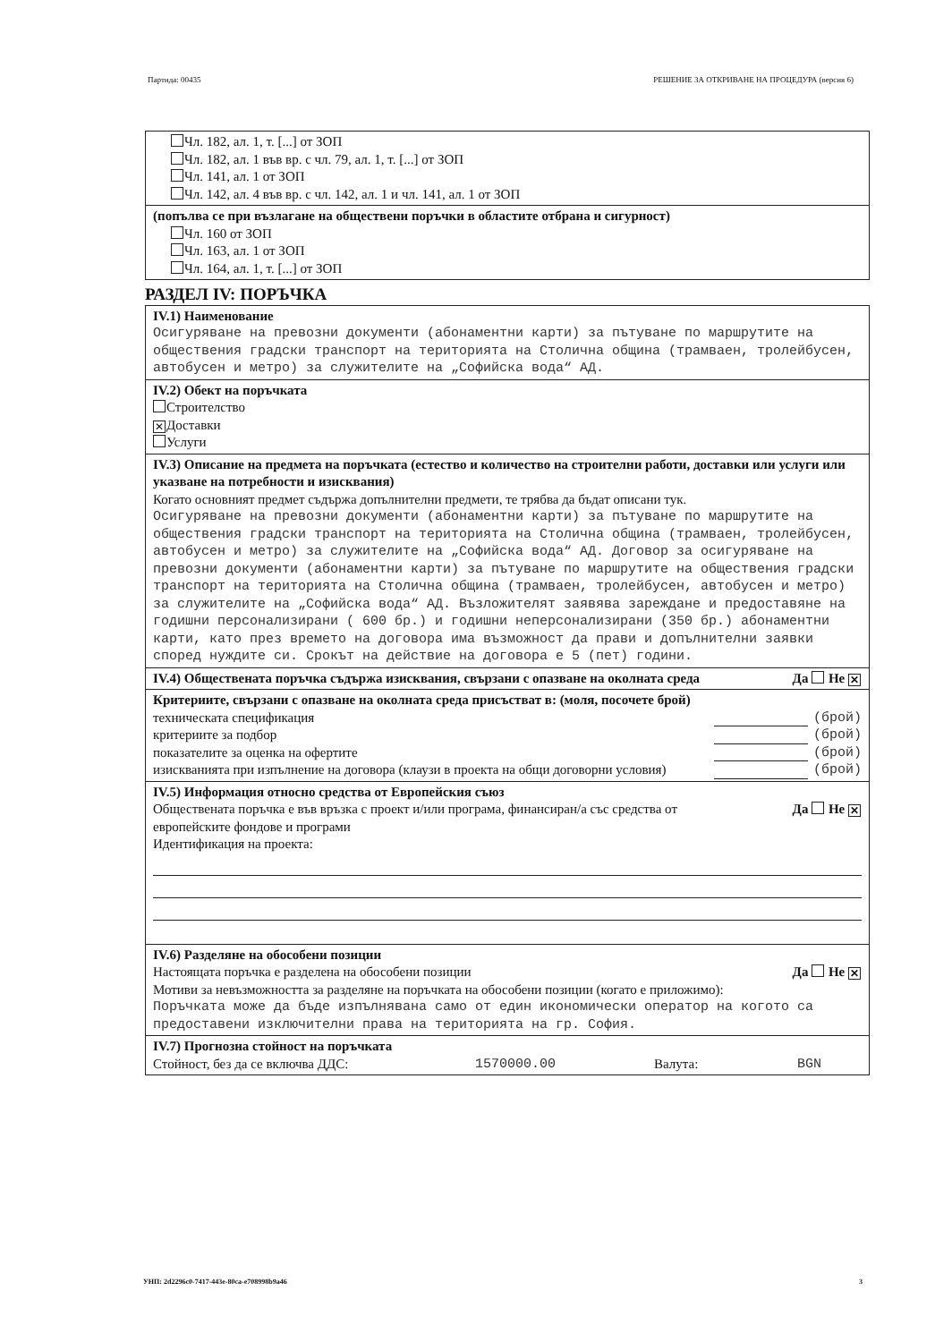Партида: 00435 РЕШЕНИЕ ЗА ОТКРИВАНЕ НА ПРОЦЕДУРА (версия 6)
Чл. 182, ал. 1, т. [...] от ЗОП
Чл. 182, ал. 1 във вр. с чл. 79, ал. 1, т. [...] от ЗОП
Чл. 141, ал. 1 от ЗОП
Чл. 142, ал. 4 във вр. с чл. 142, ал. 1 и чл. 141, ал. 1 от ЗОП
(попълва се при възлагане на обществени поръчки в областите отбрана и сигурност)
Чл. 160 от ЗОП
Чл. 163, ал. 1 от ЗОП
Чл. 164, ал. 1, т. [...] от ЗОП
РАЗДЕЛ IV: ПОРЪЧКА
IV.1) Наименование
Осигуряване на превозни документи (абонаментни карти) за пътуване по маршрутите на обществения градски транспорт на територията на Столична община (трамваен, тролейбусен, автобусен и метро) за служителите на „Софийска вода“ АД.
IV.2) Обект на поръчката
Строителство
✕ Доставки
Услуги
IV.3) Описание на предмета на поръчката (естество и количество на строителни работи, доставки или услуги или указване на потребности и изисквания)
Когато основният предмет съдържа допълнителни предмети, те трябва да бъдат описани тук.
Осигуряване на превозни документи (абонаментни карти) за пътуване по маршрутите на обществения градски транспорт на територията на Столична община (трамваен, тролейбусен, автобусен и метро) за служителите на „Софийска вода“ АД. Договор за осигуряване на превозни документи (абонаментни карти) за пътуване по маршрутите на обществения градски транспорт на територията на Столична община (трамваен, тролейбусен, автобусен и метро) за служителите на „Софийска вода“ АД. Възложителят заявява зареждане и предоставяне на годишни персонализирани ( 600 бр.) и годишни неперсонализирани (350 бр.) абонаментни карти, като през времето на договора има възможност да прави и допълнителни заявки според нуждите си. Срокът на действие на договора е 5 (пет) години.
IV.4) Обществената поръчка съдържа изисквания, свързани с опазване на околната среда Да Не ✕
Критериите, свързани с опазване на околната среда присъстват в: (моля, посочете брой)
техническата спецификация (брой)
критериите за подбор (брой)
показателите за оценка на офертите (брой)
изискванията при изпълнение на договора (клаузи в проекта на общи договорни условия) (брой)
IV.5) Информация относно средства от Европейския съюз
Обществената поръчка е във връзка с проект и/или програма, финансиран/а със средства от европейските фондове и програми Да Не ✕
Идентификация на проекта:
IV.6) Разделяне на обособени позиции
Настоящата поръчка е разделена на обособени позиции Да Не ✕
Мотиви за невъзможността за разделяне на поръчката на обособени позиции (когато е приложимо):
Поръчката може да бъде изпълнявана само от един икономически оператор на когото са предоставени изключителни права на територията на гр. София.
IV.7) Прогнозна стойност на поръчката
Стойност, без да се включва ДДС: 1570000.00 Валута: BGN
УНП: 2d2296c0-7417-443e-80ca-e708998b9a46 3